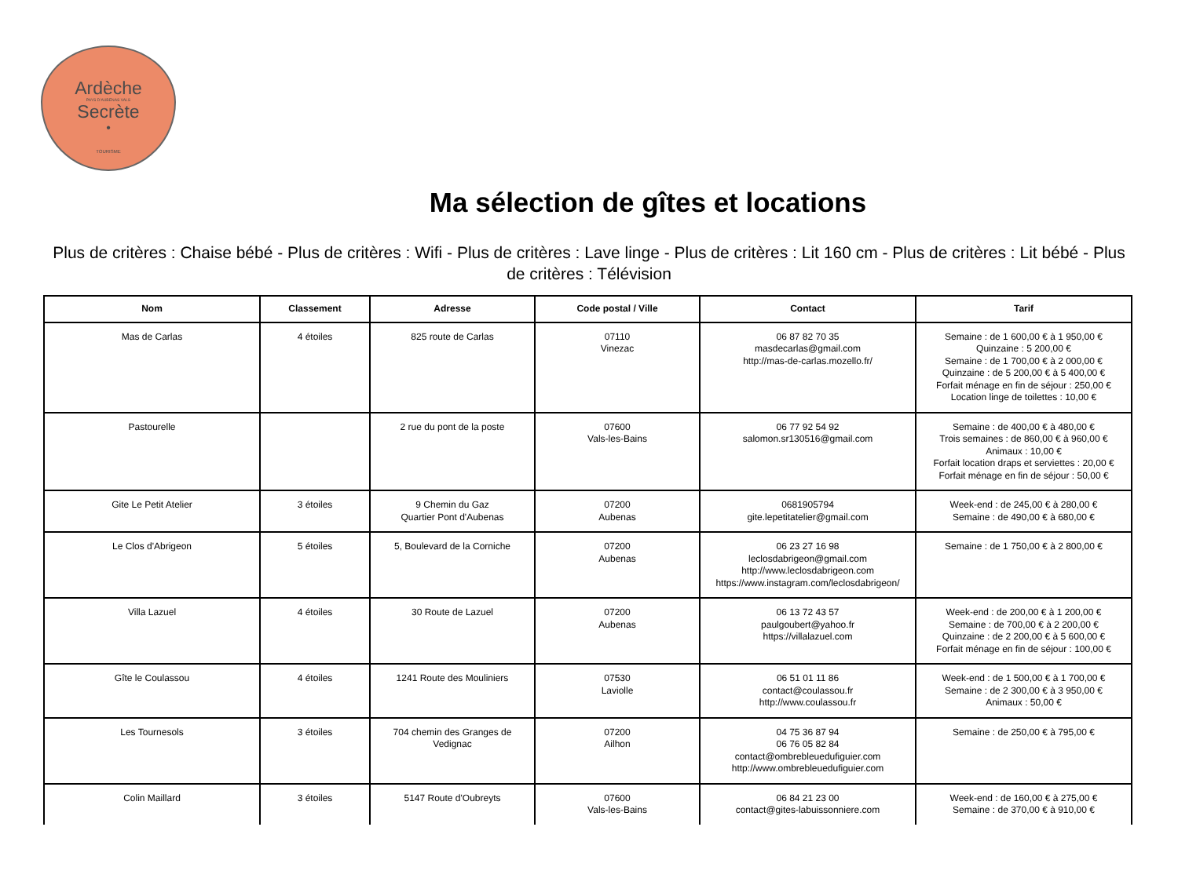Ardèche
PAYS D'AUBENAS VALS
Secrète
•
TOURISME
Ma sélection de gîtes et locations
Plus de critères : Chaise bébé - Plus de critères : Wifi - Plus de critères : Lave linge - Plus de critères : Lit 160 cm - Plus de critères : Lit bébé - Plus de critères : Télévision
| Nom | Classement | Adresse | Code postal / Ville | Contact | Tarif |
| --- | --- | --- | --- | --- | --- |
| Mas de Carlas | 4 étoiles | 825 route de Carlas | 07110 Vinezac | 06 87 82 70 35 masdecarlas@gmail.com http://mas-de-carlas.mozello.fr/ | Semaine : de 1 600,00 € à 1 950,00 € Quinzaine : 5 200,00 € Semaine : de 1 700,00 € à 2 000,00 € Quinzaine : de 5 200,00 € à 5 400,00 € Forfait ménage en fin de séjour : 250,00 € Location linge de toilettes : 10,00 € |
| Pastourelle | | 2 rue du pont de la poste | 07600 Vals-les-Bains | 06 77 92 54 92 salomon.sr130516@gmail.com | Semaine : de 400,00 € à 480,00 € Trois semaines : de 860,00 € à 960,00 € Animaux : 10,00 € Forfait location draps et serviettes : 20,00 € Forfait ménage en fin de séjour : 50,00 € |
| Gite Le Petit Atelier | 3 étoiles | 9 Chemin du Gaz Quartier Pont d'Aubenas | 07200 Aubenas | 0681905794 gite.lepetitatelier@gmail.com | Week-end : de 245,00 € à 280,00 € Semaine : de 490,00 € à 680,00 € |
| Le Clos d'Abrigeon | 5 étoiles | 5, Boulevard de la Corniche | 07200 Aubenas | 06 23 27 16 98 leclosdabrigeon@gmail.com http://www.leclosdabrigeon.com https://www.instagram.com/leclosdabrigeon/ | Semaine : de 1 750,00 € à 2 800,00 € |
| Villa Lazuel | 4 étoiles | 30 Route de Lazuel | 07200 Aubenas | 06 13 72 43 57 paulgoubert@yahoo.fr https://villalazuel.com | Week-end : de 200,00 € à 1 200,00 € Semaine : de 700,00 € à 2 200,00 € Quinzaine : de 2 200,00 € à 5 600,00 € Forfait ménage en fin de séjour : 100,00 € |
| Gîte le Coulassou | 4 étoiles | 1241 Route des Mouliniers | 07530 Laviolle | 06 51 01 11 86 contact@coulassou.fr http://www.coulassou.fr | Week-end : de 1 500,00 € à 1 700,00 € Semaine : de 2 300,00 € à 3 950,00 € Animaux : 50,00 € |
| Les Tournesols | 3 étoiles | 704 chemin des Granges de Vedignac | 07200 Ailhon | 04 75 36 87 94 06 76 05 82 84 contact@ombrebleuedufiguier.com http://www.ombrebleuedufiguier.com | Semaine : de 250,00 € à 795,00 € |
| Colin Maillard | 3 étoiles | 5147 Route d'Oubreyts | 07600 Vals-les-Bains | 06 84 21 23 00 contact@gites-labuissonniere.com | Week-end : de 160,00 € à 275,00 € Semaine : de 370,00 € à 910,00 € |